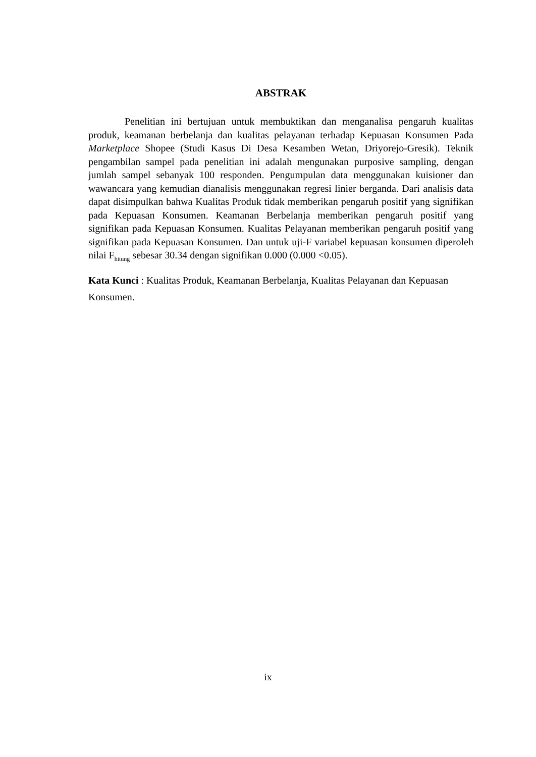ABSTRAK
Penelitian ini bertujuan untuk membuktikan dan menganalisa pengaruh kualitas produk, keamanan berbelanja dan kualitas pelayanan terhadap Kepuasan Konsumen Pada Marketplace Shopee (Studi Kasus Di Desa Kesamben Wetan, Driyorejo-Gresik). Teknik pengambilan sampel pada penelitian ini adalah mengunakan purposive sampling, dengan jumlah sampel sebanyak 100 responden. Pengumpulan data menggunakan kuisioner dan wawancara yang kemudian dianalisis menggunakan regresi linier berganda. Dari analisis data dapat disimpulkan bahwa Kualitas Produk tidak memberikan pengaruh positif yang signifikan pada Kepuasan Konsumen. Keamanan Berbelanja memberikan pengaruh positif yang signifikan pada Kepuasan Konsumen. Kualitas Pelayanan memberikan pengaruh positif yang signifikan pada Kepuasan Konsumen. Dan untuk uji-F variabel kepuasan konsumen diperoleh nilai F<sub>hitung</sub> sebesar 30.34 dengan signifikan 0.000 (0.000 <0.05).
Kata Kunci : Kualitas Produk, Keamanan Berbelanja, Kualitas Pelayanan dan Kepuasan Konsumen.
ix